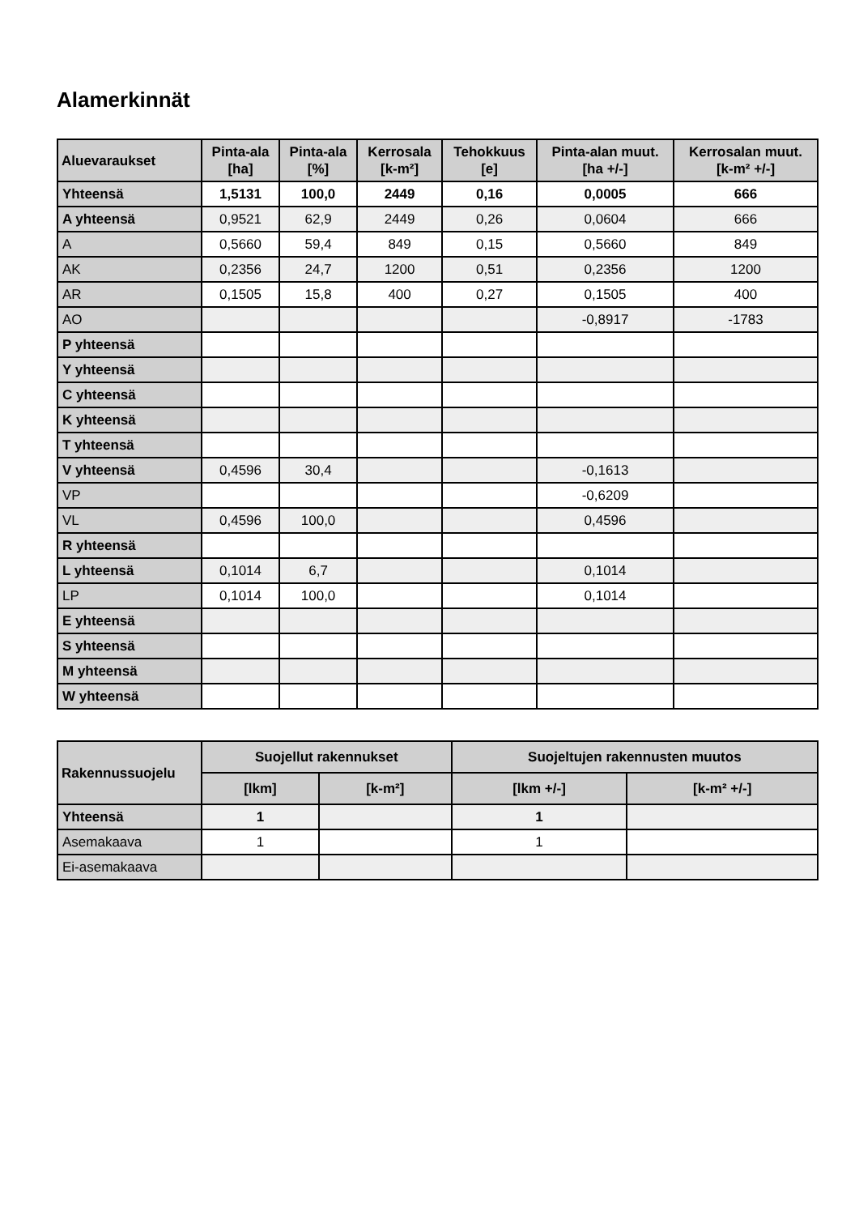Alamerkinnät
| Aluevaraukset | Pinta-ala [ha] | Pinta-ala [%] | Kerrosala [k-m²] | Tehokkuus [e] | Pinta-alan muut. [ha +/-] | Kerrosalan muut. [k-m² +/-] |
| --- | --- | --- | --- | --- | --- | --- |
| Yhteensä | 1,5131 | 100,0 | 2449 | 0,16 | 0,0005 | 666 |
| A yhteensä | 0,9521 | 62,9 | 2449 | 0,26 | 0,0604 | 666 |
| A | 0,5660 | 59,4 | 849 | 0,15 | 0,5660 | 849 |
| AK | 0,2356 | 24,7 | 1200 | 0,51 | 0,2356 | 1200 |
| AR | 0,1505 | 15,8 | 400 | 0,27 | 0,1505 | 400 |
| AO | | | | | -0,8917 | -1783 |
| P yhteensä | | | | | | |
| Y yhteensä | | | | | | |
| C yhteensä | | | | | | |
| K yhteensä | | | | | | |
| T yhteensä | | | | | | |
| V yhteensä | 0,4596 | 30,4 | | | -0,1613 | |
| VP | | | | | -0,6209 | |
| VL | 0,4596 | 100,0 | | | 0,4596 | |
| R yhteensä | | | | | | |
| L yhteensä | 0,1014 | 6,7 | | | 0,1014 | |
| LP | 0,1014 | 100,0 | | | 0,1014 | |
| E yhteensä | | | | | | |
| S yhteensä | | | | | | |
| M yhteensä | | | | | | |
| W yhteensä | | | | | | |
| Rakennussuojelu | Suojellut rakennukset | | Suojeltujen rakennusten muutos | |
| --- | --- | --- | --- | --- |
| | [lkm] | [k-m²] | [lkm +/-] | [k-m² +/-] |
| Yhteensä | 1 | | 1 | |
| Asemakaava | 1 | | 1 | |
| Ei-asemakaava | | | | |